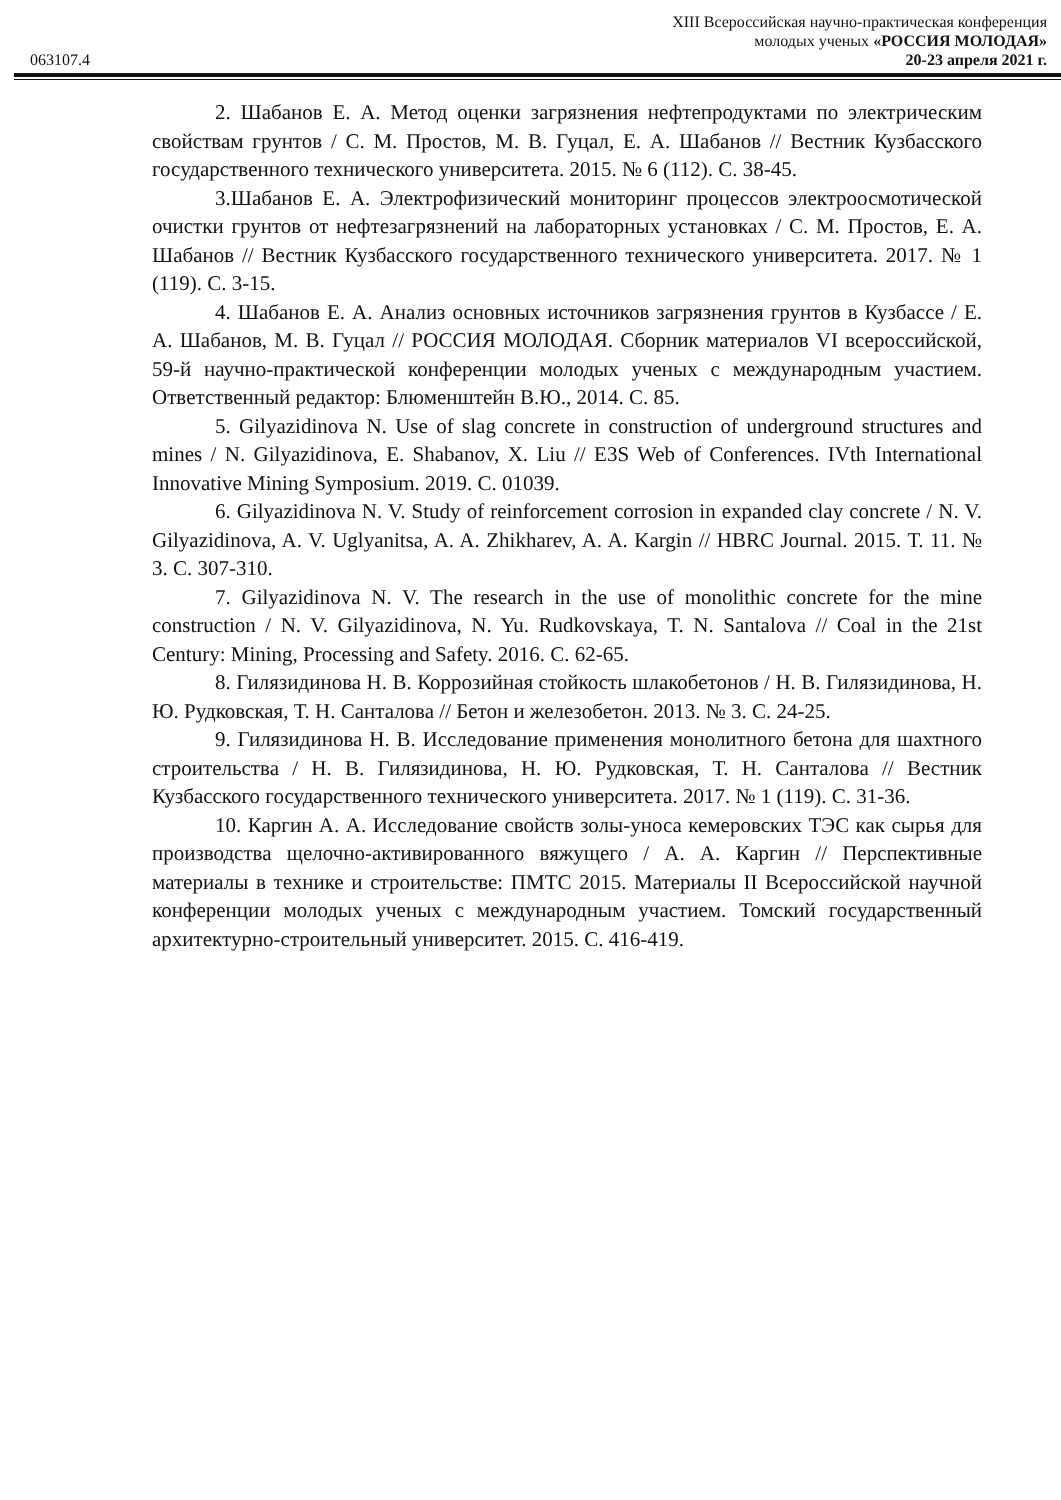XIII Всероссийская научно-практическая конференция
молодых ученых «РОССИЯ МОЛОДАЯ»
063107.4 20-23 апреля 2021 г.
2. Шабанов Е. А. Метод оценки загрязнения нефтепродуктами по электрическим свойствам грунтов / С. М. Простов, М. В. Гуцал, Е. А. Шабанов // Вестник Кузбасского государственного технического университета. 2015. № 6 (112). С. 38-45.
3.Шабанов Е. А. Электрофизический мониторинг процессов электроосмотической очистки грунтов от нефтезагрязнений на лабораторных установках / С. М. Простов, Е. А. Шабанов // Вестник Кузбасского государственного технического университета. 2017. № 1 (119). С. 3-15.
4. Шабанов Е. А. Анализ основных источников загрязнения грунтов в Кузбассе / Е. А. Шабанов, М. В. Гуцал // РОССИЯ МОЛОДАЯ. Сборник материалов VI всероссийской, 59-й научно-практической конференции молодых ученых с международным участием. Ответственный редактор: Блюменштейн В.Ю., 2014. С. 85.
5. Gilyazidinova N. Use of slag concrete in construction of underground structures and mines / N. Gilyazidinova, E. Shabanov, X. Liu // E3S Web of Conferences. IVth International Innovative Mining Symposium. 2019. С. 01039.
6. Gilyazidinova N. V. Study of reinforcement corrosion in expanded clay concrete / N. V. Gilyazidinova, A. V. Uglyanitsa, A. A. Zhikharev, A. A. Kargin // HBRC Journal. 2015. Т. 11. № 3. С. 307-310.
7. Gilyazidinova N. V. The research in the use of monolithic concrete for the mine construction / N. V. Gilyazidinova, N. Yu. Rudkovskaya, T. N. Santalova // Coal in the 21st Century: Mining, Processing and Safety. 2016. С. 62-65.
8. Гилязидинова Н. В. Коррозийная стойкость шлакобетонов / Н. В. Гилязидинова, Н. Ю. Рудковская, Т. Н. Санталова // Бетон и железобетон. 2013. № 3. С. 24-25.
9. Гилязидинова Н. В. Исследование применения монолитного бетона для шахтного строительства / Н. В. Гилязидинова, Н. Ю. Рудковская, Т. Н. Санталова // Вестник Кузбасского государственного технического университета. 2017. № 1 (119). С. 31-36.
10. Каргин А. А. Исследование свойств золы-уноса кемеровских ТЭС как сырья для производства щелочно-активированного вяжущего / А. А. Каргин // Перспективные материалы в технике и строительстве: ПМТС 2015. Материалы II Всероссийской научной конференции молодых ученых с международным участием. Томский государственный архитектурно-строительный университет. 2015. С. 416-419.